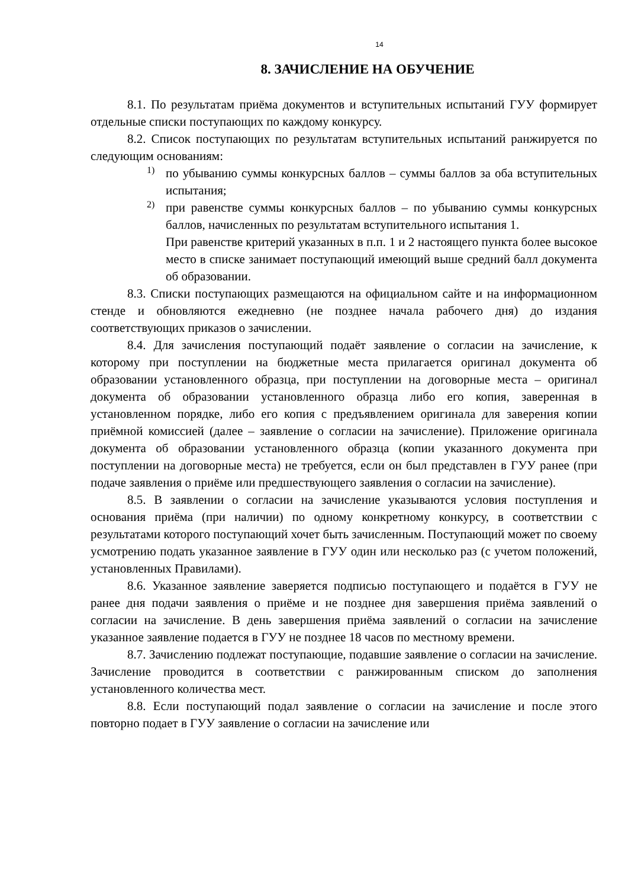14
8. ЗАЧИСЛЕНИЕ НА ОБУЧЕНИЕ
8.1. По результатам приёма документов и вступительных испытаний ГУУ формирует отдельные списки поступающих по каждому конкурсу.
8.2. Список поступающих по результатам вступительных испытаний ранжируется по следующим основаниям:
1)
по убыванию суммы конкурсных баллов – суммы баллов за оба вступительных испытания;
2)
при равенстве суммы конкурсных баллов – по убыванию суммы конкурсных баллов, начисленных по результатам вступительного испытания 1.
При равенстве критерий указанных в п.п. 1 и 2 настоящего пункта более высокое место в списке занимает поступающий имеющий выше средний балл документа об образовании.
8.3. Списки поступающих размещаются на официальном сайте и на информационном стенде и обновляются ежедневно (не позднее начала рабочего дня) до издания соответствующих приказов о зачислении.
8.4. Для зачисления поступающий подаёт заявление о согласии на зачисление, к которому при поступлении на бюджетные места прилагается оригинал документа об образовании установленного образца, при поступлении на договорные места – оригинал документа об образовании установленного образца либо его копия, заверенная в установленном порядке, либо его копия с предъявлением оригинала для заверения копии приёмной комиссией (далее – заявление о согласии на зачисление). Приложение оригинала документа об образовании установленного образца (копии указанного документа при поступлении на договорные места) не требуется, если он был представлен в ГУУ ранее (при подаче заявления о приёме или предшествующего заявления о согласии на зачисление).
8.5. В заявлении о согласии на зачисление указываются условия поступления и основания приёма (при наличии) по одному конкретному конкурсу, в соответствии с результатами которого поступающий хочет быть зачисленным. Поступающий может по своему усмотрению подать указанное заявление в ГУУ один или несколько раз (с учетом положений, установленных Правилами).
8.6. Указанное заявление заверяется подписью поступающего и подаётся в ГУУ не ранее дня подачи заявления о приёме и не позднее дня завершения приёма заявлений о согласии на зачисление. В день завершения приёма заявлений о согласии на зачисление указанное заявление подается в ГУУ не позднее 18 часов по местному времени.
8.7. Зачислению подлежат поступающие, подавшие заявление о согласии на зачисление. Зачисление проводится в соответствии с ранжированным списком до заполнения установленного количества мест.
8.8. Если поступающий подал заявление о согласии на зачисление и после этого повторно подает в ГУУ заявление о согласии на зачисление или